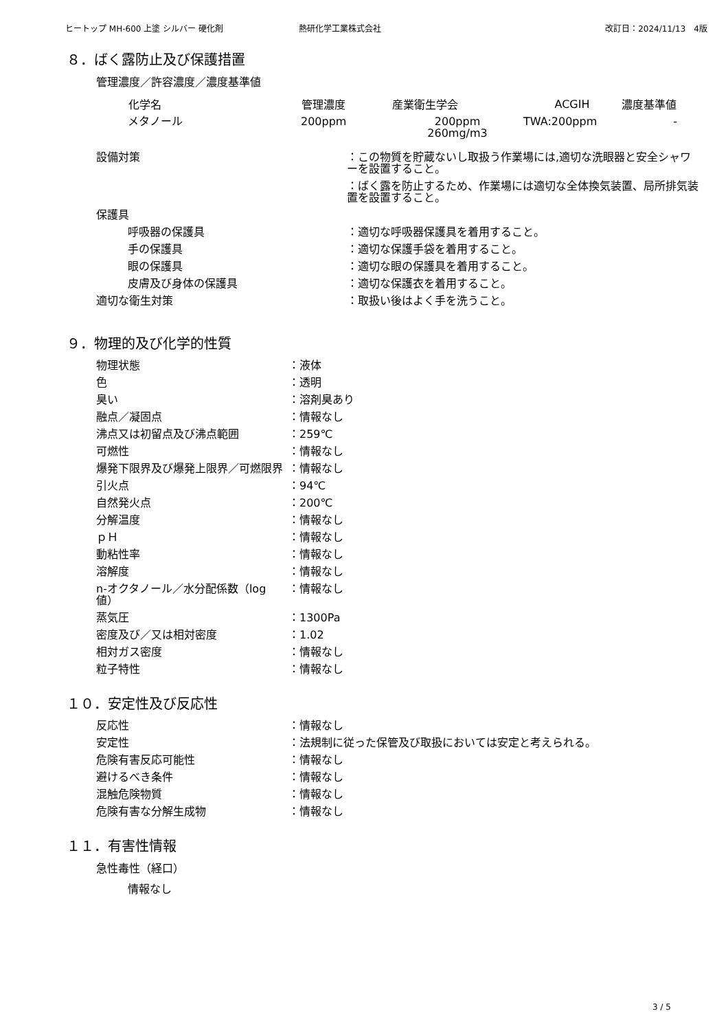ヒートップ MH-600 上塗 シルバー 硬化剤 熱研化学工業株式会社 改訂日：2024/11/13　4版
８．ばく露防止及び保護措置
管理濃度／許容濃度／濃度基準値
| 化学名 | 管理濃度 | 産業衛生学会 | ACGIH | 濃度基準値 |
| --- | --- | --- | --- | --- |
| メタノール | 200ppm | 200ppm 260mg/m3 | TWA:200ppm | - |
| 設備対策 | ：この物質を貯蔵ないし取扱う作業場には,適切な洗眼器と安全シャワーを設置すること。 |
| | ：ばく露を防止するため、作業場には適切な全体換気装置、局所排気装置を設置すること。 |
| 保護具 | |
| 呼吸器の保護具 | ：適切な呼吸器保護具を着用すること。 |
| 手の保護具 | ：適切な保護手袋を着用すること。 |
| 眼の保護具 | ：適切な眼の保護具を着用すること。 |
| 皮膚及び身体の保護具 | ：適切な保護衣を着用すること。 |
| 適切な衛生対策 | ：取扱い後はよく手を洗うこと。 |
９．物理的及び化学的性質
| 物理状態 | ：液体 |
| 色 | ：透明 |
| 臭い | ：溶剤臭あり |
| 融点／凝固点 | ：情報なし |
| 沸点又は初留点及び沸点範囲 | ：259℃ |
| 可燃性 | ：情報なし |
| 爆発下限界及び爆発上限界／可燃限界 | ：情報なし |
| 引火点 | ：94℃ |
| 自然発火点 | ：200℃ |
| 分解温度 | ：情報なし |
| ｐＨ | ：情報なし |
| 動粘性率 | ：情報なし |
| 溶解度 | ：情報なし |
| n-オクタノール／水分配係数（log 値） | ：情報なし |
| 蒸気圧 | ：1300Pa |
| 密度及び／又は相対密度 | ：1.02 |
| 相対ガス密度 | ：情報なし |
| 粒子特性 | ：情報なし |
１０．安定性及び反応性
| 反応性 | ：情報なし |
| 安定性 | ：法規制に従った保管及び取扱においては安定と考えられる。 |
| 危険有害反応可能性 | ：情報なし |
| 避けるべき条件 | ：情報なし |
| 混触危険物質 | ：情報なし |
| 危険有害な分解生成物 | ：情報なし |
１１．有害性情報
急性毒性（経口）
情報なし
3 / 5